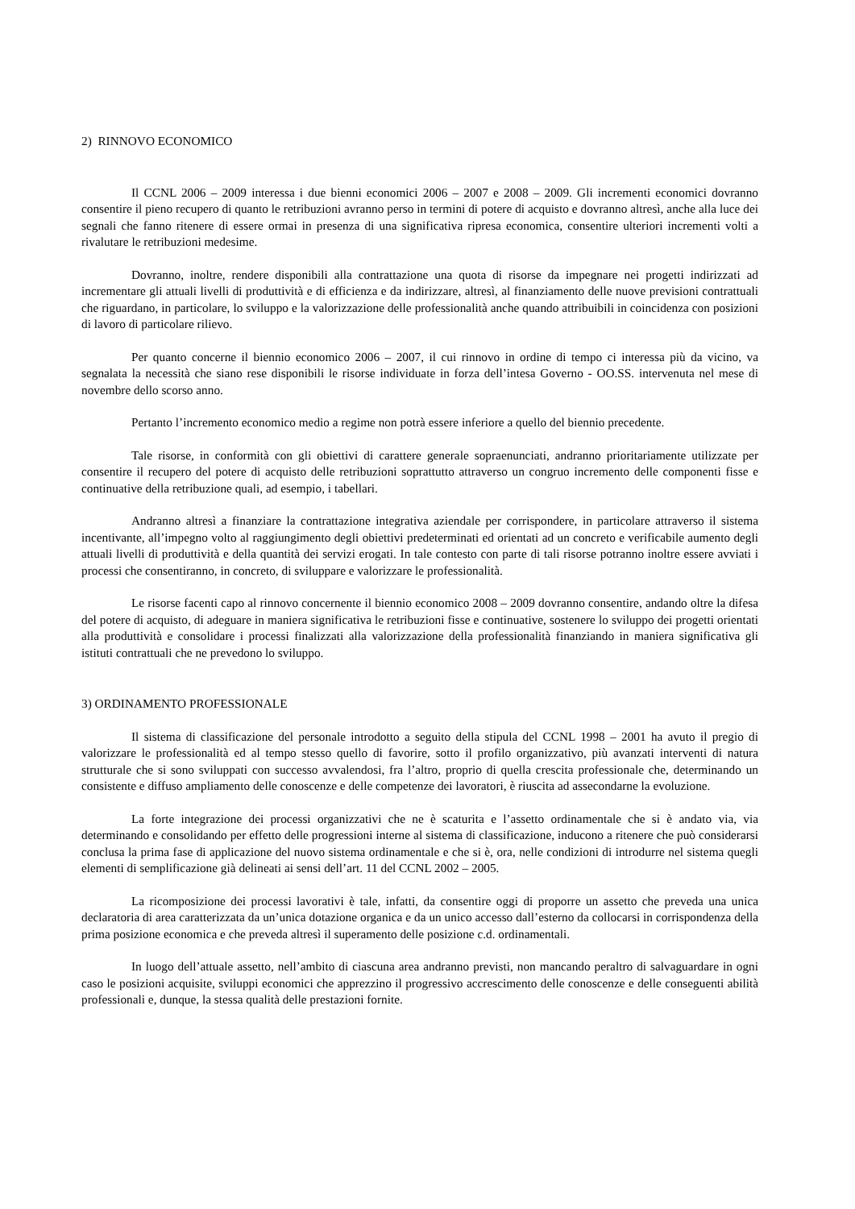2) RINNOVO ECONOMICO
Il CCNL 2006 – 2009 interessa i due bienni economici 2006 – 2007 e 2008 – 2009. Gli incrementi economici dovranno consentire il pieno recupero di quanto le retribuzioni avranno perso in termini di potere di acquisto e dovranno altresì, anche alla luce dei segnali che fanno ritenere di essere ormai in presenza di una significativa ripresa economica, consentire ulteriori incrementi volti a rivalutare le retribuzioni medesime.
Dovranno, inoltre, rendere disponibili alla contrattazione una quota di risorse da impegnare nei progetti indirizzati ad incrementare gli attuali livelli di produttività e di efficienza e da indirizzare, altresì, al finanziamento delle nuove previsioni contrattuali che riguardano, in particolare, lo sviluppo e la valorizzazione delle professionalità anche quando attribuibili in coincidenza con posizioni di lavoro di particolare rilievo.
Per quanto concerne il biennio economico 2006 – 2007, il cui rinnovo in ordine di tempo ci interessa più da vicino, va segnalata la necessità che siano rese disponibili le risorse individuate in forza dell’intesa Governo - OO.SS. intervenuta nel mese di novembre dello scorso anno.
Pertanto l’incremento economico medio a regime non potrà essere inferiore a quello del biennio precedente.
Tale risorse, in conformità con gli obiettivi di carattere generale sopraenunciati, andranno prioritariamente utilizzate per consentire il recupero del potere di acquisto delle retribuzioni soprattutto attraverso un congruo incremento delle componenti fisse e continuative della retribuzione quali, ad esempio, i tabellari.
Andranno altresì a finanziare la contrattazione integrativa aziendale per corrispondere, in particolare attraverso il sistema incentivante, all’impegno volto al raggiungimento degli obiettivi predeterminati ed orientati ad un concreto e verificabile aumento degli attuali livelli di produttività e della quantità dei servizi erogati. In tale contesto con parte di tali risorse potranno inoltre essere avviati i processi che consentiranno, in concreto, di sviluppare e valorizzare le professionalità.
Le risorse facenti capo al rinnovo concernente il biennio economico 2008 – 2009 dovranno consentire, andando oltre la difesa del potere di acquisto, di adeguare in maniera significativa le retribuzioni fisse e continuative, sostenere lo sviluppo dei progetti orientati alla produttività e consolidare i processi finalizzati alla valorizzazione della professionalità finanziando in maniera significativa gli istituti contrattuali che ne prevedono lo sviluppo.
3) ORDINAMENTO PROFESSIONALE
Il sistema di classificazione del personale introdotto a seguito della stipula del CCNL 1998 – 2001 ha avuto il pregio di valorizzare le professionalità ed al tempo stesso quello di favorire, sotto il profilo organizzativo, più avanzati interventi di natura strutturale che si sono sviluppati con successo avvalendosi, fra l’altro, proprio di quella crescita professionale che, determinando un consistente e diffuso ampliamento delle conoscenze e delle competenze dei lavoratori, è riuscita ad assecondarne la evoluzione.
La forte integrazione dei processi organizzativi che ne è scaturita e l’assetto ordinamentale che si è andato via, via determinando e consolidando per effetto delle progressioni interne al sistema di classificazione, inducono a ritenere che può considerarsi conclusa la prima fase di applicazione del nuovo sistema ordinamentale e che si è, ora, nelle condizioni di introdurre nel sistema quegli elementi di semplificazione già delineati ai sensi dell’art. 11 del CCNL 2002 – 2005.
La ricomposizione dei processi lavorativi è tale, infatti, da consentire oggi di proporre un assetto che preveda una unica declaratoria di area caratterizzata da un’unica dotazione organica e da un unico accesso dall’esterno da collocarsi in corrispondenza della prima posizione economica e che preveda altresì il superamento delle posizione c.d. ordinamentali.
In luogo dell’attuale assetto, nell’ambito di ciascuna area andranno previsti, non mancando peraltro di salvaguardare in ogni caso le posizioni acquisite, sviluppi economici che apprezzino il progressivo accrescimento delle conoscenze e delle conseguenti abilità professionali e, dunque, la stessa qualità delle prestazioni fornite.